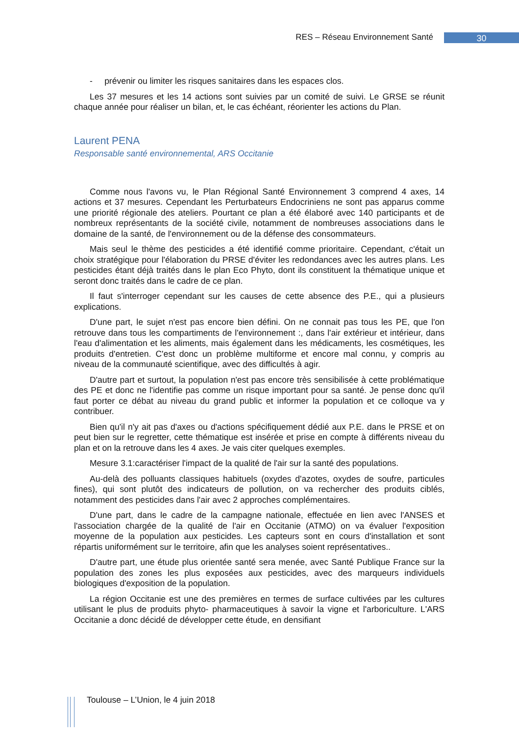RES – Réseau Environnement Santé 30
- prévenir ou limiter les risques sanitaires dans les espaces clos.
Les 37 mesures et les 14 actions sont suivies par un comité de suivi. Le GRSE se réunit chaque année pour réaliser un bilan, et, le cas échéant, réorienter les actions du Plan.
Laurent PENA
Responsable santé environnemental, ARS Occitanie
Comme nous l'avons vu, le Plan Régional Santé Environnement 3 comprend 4 axes, 14 actions et 37 mesures. Cependant les Perturbateurs Endocriniens ne sont pas apparus comme une priorité régionale des ateliers. Pourtant ce plan a été élaboré avec 140 participants et de nombreux représentants de la société civile, notamment de nombreuses associations dans le domaine de la santé, de l'environnement ou de la défense des consommateurs.
Mais seul le thème des pesticides a été identifié comme prioritaire. Cependant, c'était un choix stratégique pour l'élaboration du PRSE d'éviter les redondances avec les autres plans. Les pesticides étant déjà traités dans le plan Eco Phyto, dont ils constituent la thématique unique et seront donc traités dans le cadre de ce plan.
Il faut s'interroger cependant sur les causes de cette absence des P.E., qui a plusieurs explications.
D'une part, le sujet n'est pas encore bien défini. On ne connait pas tous les PE, que l'on retrouve dans tous les compartiments de l'environnement :, dans l'air extérieur et intérieur, dans l'eau d'alimentation et les aliments, mais également dans les médicaments, les cosmétiques, les produits d'entretien. C'est donc un problème multiforme et encore mal connu, y compris au niveau de la communauté scientifique, avec des difficultés à agir.
D'autre part et surtout, la population n'est pas encore très sensibilisée à cette problématique des PE et donc ne l'identifie pas comme un risque important pour sa santé. Je pense donc qu'il faut porter ce débat au niveau du grand public et informer la population et ce colloque va y contribuer.
Bien qu'il n'y ait pas d'axes ou d'actions spécifiquement dédié aux P.E. dans le PRSE et on peut bien sur le regretter, cette thématique est insérée et prise en compte à différents niveau du plan et on la retrouve dans les 4 axes. Je vais citer quelques exemples.
Mesure 3.1:caractériser l'impact de la qualité de l'air sur la santé des populations.
Au-delà des polluants classiques habituels (oxydes d'azotes, oxydes de soufre, particules fines), qui sont plutôt des indicateurs de pollution, on va rechercher des produits ciblés, notamment des pesticides dans l'air avec 2 approches complémentaires.
D'une part, dans le cadre de la campagne nationale, effectuée en lien avec l'ANSES et l'association chargée de la qualité de l'air en Occitanie (ATMO) on va évaluer l'exposition moyenne de la population aux pesticides. Les capteurs sont en cours d'installation et sont répartis uniformément sur le territoire, afin que les analyses soient représentatives..
D'autre part, une étude plus orientée santé sera menée, avec Santé Publique France sur la population des zones les plus exposées aux pesticides, avec des marqueurs individuels biologiques d'exposition de la population.
La région Occitanie est une des premières en termes de surface cultivées par les cultures utilisant le plus de produits phyto- pharmaceutiques à savoir la vigne et l'arboriculture. L'ARS Occitanie a donc décidé de développer cette étude, en densifiant
Toulouse – L’Union, le 4 juin 2018